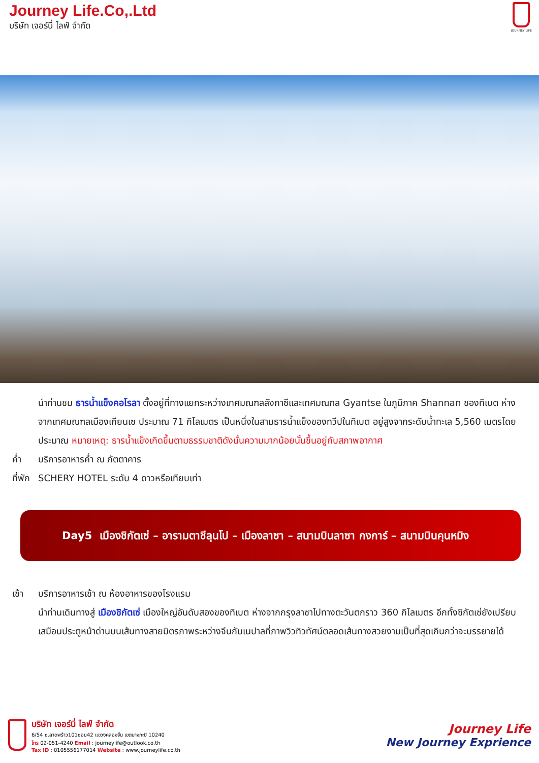Journey Life.Co,.Ltd
บริษัท เจอร์นี่ ไลฟ์ จำกัด
JOURNEY LIFE
นำท่านชม ธารน้ำแข็งคอโรลา ตั้งอยู่ที่ทางแยกระหว่างเทศมณฑลลังกาซีและเทศมณฑล Gyantse ในภูมิภาค Shannan ของทิเบต ห่างจากเทศมณฑลเมืองเกียนเซ ประมาณ 71 กิโลเมตร เป็นหนึ่งในสามธารน้ำแข็งของทวีปในทิเบต อยู่สูงจากระดับน้ำทะเล 5,560 เมตรโดยประมาณ หมายเหตุ: ธารน้ำแข็งเกิดขึ้นตามธรรมชาติดังนั้นความมากน้อยนั้นขึ้นอยู่กับสภาพอากาศ
ค่ำ บริการอาหารค่ำ ณ ภัตตาคาร
ที่พัก
SCHERY HOTEL ระดับ 4 ดาวหรือเทียบเท่า
Day5 เมืองชิกัตเซ่ – อารามตาชีลุนโป – เมืองลาซา – สนามบินลาซา กงการ์ – สนามบินคุนหมิง
เช้า บริการอาหารเช้า ณ ห้องอาหารของโรงแรม
นำท่านเดินทางสู่ เมืองชิกัตเซ่ เมืองใหญ่อันดับสองของทิเบต ห่างจากกรุงลาซาไปทางตะวันตกราว 360 กิโลเมตร อีกทั้งซิกัตเซ่ยังเปรียบเสมือนประตูหน้าด่านบนเส้นทางสายมิตรภาพระหว่างจีนกับเนปาลที่ภาพวิวทิวทัศน์ตลอดเส้นทางสวยงามเป็นที่สุดเกินกว่าจะบรรยายได้
บริษัท เจอร์นี่ ไลฟ์ จำกัด
6/54 ซ.ลาดพร้าว101ซอย42 แขวงคลองจั่น เขตบางกะปิ 10240
โทร 02-051-4240 Email : journeylife@outlook.co.th
Tax ID : 0105556177014 Website : www.journeylife.co.th
Journey Life
New Journey Exprience